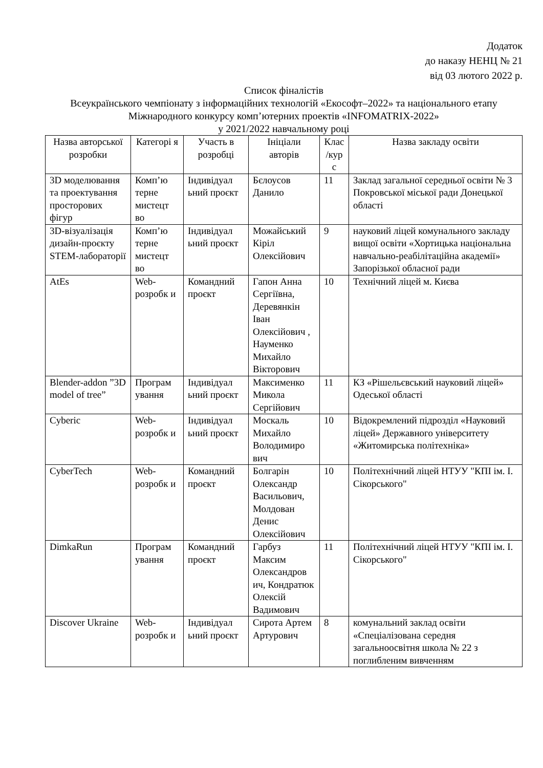Додаток
до наказу НЕНЦ № 21
від 03 лютого 2022 р.
Список фіналістів
Всеукраїнського чемпіонату з інформаційних технологій «Екософт–2022» та національного етапу Міжнародного конкурсу комп’ютерних проектів «INFOMATRIX-2022»
у 2021/2022 навчальному році
| Назва авторської розробки | Категорі я | Участь в розробці | Ініціали авторів | Клас /кур с | Назва закладу освіти |
| --- | --- | --- | --- | --- | --- |
| 3D моделювання та проектування просторових фігур | Комп’ю терне мистецт во | Індивідуал ьний проєкт | Бєлоусов Данило | 11 | Заклад загальної середньої освіти № 3 Покровської міської ради Донецької області |
| 3D-візуалізація дизайн-проєкту STEM-лабораторії | Комп’ю терне мистецт во | Індивідуал ьний проєкт | Можайський Кіріл Олексійович | 9 | науковий ліцей комунального закладу вищої освіти «Хортицька національна навчально-реабілітаційна академії» Запорізької обласної ради |
| AtEs | Web-розробк и | Командний проєкт | Гапон Анна Сергіївна, Деревянкін Іван Олексійович , Науменко Михайло Вікторович | 10 | Технічний ліцей м. Києва |
| Blender-addon ”3D model of tree” | Програм ування | Індивідуал ьний проєкт | Максименко Микола Сергійович | 11 | КЗ «Рішельєвський науковий ліцей» Одеської області |
| Cyberic | Web-розробк и | Індивідуал ьний проєкт | Москаль Михайло Володимиро вич | 10 | Відокремлений підрозділ «Науковий ліцей» Державного університету «Житомирська політехніка» |
| CyberTech | Web-розробк и | Командний проєкт | Болгарін Олександр Васильович, Молдован Денис Олексійович | 10 | Політехнічний ліцей НТУУ "КПІ ім. І. Сікорського" |
| DimkaRun | Програм ування | Командний проєкт | Гарбуз Максим Олександров ич, Кондратюк Олексій Вадимович | 11 | Політехнічний ліцей НТУУ "КПІ ім. І. Сікорського" |
| Discover Ukraine | Web-розробк и | Індивідуал ьний проєкт | Сирота Артем Артурович | 8 | комунальний заклад освіти «Спеціалізована середня загальноосвітня школа № 22 з поглибленим вивченням |